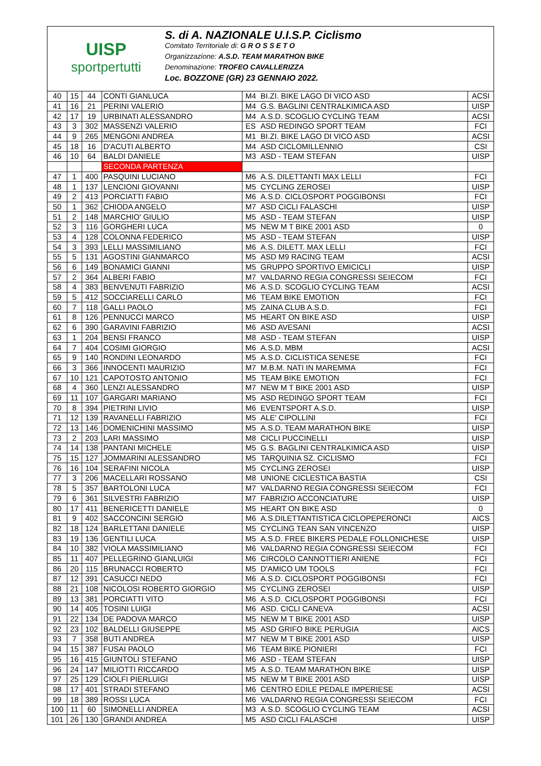UISP
sportpertutti
S. di A. NAZIONALE U.I.S.P. Ciclismo
Comitato Territoriale di: G R O S S E T O
Organizzazione: A.S.D. TEAM MARATHON BIKE
Denominazione: TROFEO CAVALLERIZZA
Loc. BOZZONE (GR) 23 GENNAIO 2022.
| 40 | 15 | 44 | CONTI GIANLUCA | M4 | BI.ZI. BIKE LAGO DI VICO ASD | ACSI |
| 41 | 16 | 21 | PERINI VALERIO | M4 | G.S. BAGLINI CENTRALKIMICA ASD | UISP |
| 42 | 17 | 19 | URBINATI ALESSANDRO | M4 | A.S.D. SCOGLIO CYCLING TEAM | ACSI |
| 43 | 3 | 302 | MASSENZI VALERIO | ES | ASD REDINGO SPORT TEAM | FCI |
| 44 | 9 | 265 | MENGONI ANDREA | M1 | BI.ZI. BIKE LAGO DI VICO ASD | ACSI |
| 45 | 18 | 16 | D'ACUTI ALBERTO | M4 | ASD CICLOMILLENNIO | CSI |
| 46 | 10 | 64 | BALDI DANIELE | M3 | ASD - TEAM STEFAN | UISP |
| | | | SECONDA PARTENZA | | | |
| 47 | 1 | 400 | PASQUINI LUCIANO | M6 | A.S. DILETTANTI MAX LELLI | FCI |
| 48 | 1 | 137 | LENCIONI GIOVANNI | M5 | CYCLING ZEROSEI | UISP |
| 49 | 2 | 413 | PORCIATTI FABIO | M6 | A.S.D. CICLOSPORT POGGIBONSI | FCI |
| 50 | 1 | 362 | CHIODA ANGELO | M7 | ASD CICLI FALASCHI | UISP |
| 51 | 2 | 148 | MARCHIO' GIULIO | M5 | ASD - TEAM STEFAN | UISP |
| 52 | 3 | 116 | GORGHERI LUCA | M5 | NEW M T BIKE 2001 ASD | 0 |
| 53 | 4 | 128 | COLONNA FEDERICO | M5 | ASD - TEAM STEFAN | UISP |
| 54 | 3 | 393 | LELLI MASSIMILIANO | M6 | A.S. DILETT. MAX LELLI | FCI |
| 55 | 5 | 131 | AGOSTINI GIANMARCO | M5 | ASD M9 RACING TEAM | ACSI |
| 56 | 6 | 149 | BONAMICI GIANNI | M5 | GRUPPO SPORTIVO EMICICLI | UISP |
| 57 | 2 | 364 | ALBERI FABIO | M7 | VALDARNO REGIA CONGRESSI SEIECOM | FCI |
| 58 | 4 | 383 | BENVENUTI FABRIZIO | M6 | A.S.D. SCOGLIO CYCLING TEAM | ACSI |
| 59 | 5 | 412 | SOCCIARELLI CARLO | M6 | TEAM BIKE EMOTION | FCI |
| 60 | 7 | 118 | GALLI PAOLO | M5 | ZAINA CLUB A.S.D. | FCI |
| 61 | 8 | 126 | PENNUCCI MARCO | M5 | HEART ON BIKE ASD | UISP |
| 62 | 6 | 390 | GARAVINI FABRIZIO | M6 | ASD AVESANI | ACSI |
| 63 | 1 | 204 | BENSI FRANCO | M8 | ASD - TEAM STEFAN | UISP |
| 64 | 7 | 404 | COSIMI GIORGIO | M6 | A.S.D. MBM | ACSI |
| 65 | 9 | 140 | RONDINI LEONARDO | M5 | A.S.D. CICLISTICA SENESE | FCI |
| 66 | 3 | 366 | INNOCENTI MAURIZIO | M7 | M.B.M. NATI IN MAREMMA | FCI |
| 67 | 10 | 121 | CAPOTOSTO ANTONIO | M5 | TEAM BIKE EMOTION | FCI |
| 68 | 4 | 360 | LENZI ALESSANDRO | M7 | NEW M T BIKE 2001 ASD | UISP |
| 69 | 11 | 107 | GARGARI MARIANO | M5 | ASD REDINGO SPORT TEAM | FCI |
| 70 | 8 | 394 | PIETRINI LIVIO | M6 | EVENTSPORT A.S.D. | UISP |
| 71 | 12 | 139 | RAVANELLI FABRIZIO | M5 | ALE' CIPOLLINI | FCI |
| 72 | 13 | 146 | DOMENICHINI MASSIMO | M5 | A.S.D. TEAM MARATHON BIKE | UISP |
| 73 | 2 | 203 | LARI MASSIMO | M8 | CICLI PUCCINELLI | UISP |
| 74 | 14 | 138 | PANTANI MICHELE | M5 | G.S. BAGLINI CENTRALKIMICA ASD | UISP |
| 75 | 15 | 127 | JOMMARINI ALESSANDRO | M5 | TARQUINIA SZ. CICLISMO | FCI |
| 76 | 16 | 104 | SERAFINI NICOLA | M5 | CYCLING ZEROSEI | UISP |
| 77 | 3 | 206 | MACELLARI ROSSANO | M8 | UNIONE CICLESTICA BASTIA | CSI |
| 78 | 5 | 357 | BARTOLONI LUCA | M7 | VALDARNO REGIA CONGRESSI SEIECOM | FCI |
| 79 | 6 | 361 | SILVESTRI FABRIZIO | M7 | FABRIZIO ACCONCIATURE | UISP |
| 80 | 17 | 411 | BENERICETTI DANIELE | M5 | HEART ON BIKE ASD | 0 |
| 81 | 9 | 402 | SACCONCINI SERGIO | M6 | A.S.DILETTANTISTICA CICLOPEPERONCI | AICS |
| 82 | 18 | 124 | BARLETTANI DANIELE | M5 | CYCLING TEAN SAN VINCENZO | UISP |
| 83 | 19 | 136 | GENTILI LUCA | M5 | A.S.D. FREE BIKERS PEDALE FOLLONICHESE | UISP |
| 84 | 10 | 382 | VIOLA MASSIMILIANO | M6 | VALDARNO REGIA CONGRESSI SEIECOM | FCI |
| 85 | 11 | 407 | PELLEGRINO GIANLUIGI | M6 | CIRCOLO CANNOTTIERI ANIENE | FCI |
| 86 | 20 | 115 | BRUNACCI ROBERTO | M5 | D'AMICO UM TOOLS | FCI |
| 87 | 12 | 391 | CASUCCI NEDO | M6 | A.S.D. CICLOSPORT POGGIBONSI | FCI |
| 88 | 21 | 108 | NICOLOSI ROBERTO GIORGIO | M5 | CYCLING ZEROSEI | UISP |
| 89 | 13 | 381 | PORCIATTI VITO | M6 | A.S.D. CICLOSPORT POGGIBONSI | FCI |
| 90 | 14 | 405 | TOSINI LUIGI | M6 | ASD. CICLI CANEVA | ACSI |
| 91 | 22 | 134 | DE PADOVA MARCO | M5 | NEW M T BIKE 2001 ASD | UISP |
| 92 | 23 | 102 | BALDELLI GIUSEPPE | M5 | ASD GRIFO BIKE PERUGIA | AICS |
| 93 | 7 | 358 | BUTI ANDREA | M7 | NEW M T BIKE 2001 ASD | UISP |
| 94 | 15 | 387 | FUSAI PAOLO | M6 | TEAM BIKE PIONIERI | FCI |
| 95 | 16 | 415 | GIUNTOLI STEFANO | M6 | ASD - TEAM STEFAN | UISP |
| 96 | 24 | 147 | MILIOTTI RICCARDO | M5 | A.S.D. TEAM MARATHON BIKE | UISP |
| 97 | 25 | 129 | CIOLFI PIERLUIGI | M5 | NEW M T BIKE 2001 ASD | UISP |
| 98 | 17 | 401 | STRADI STEFANO | M6 | CENTRO EDILE PEDALE IMPERIESE | ACSI |
| 99 | 18 | 389 | ROSSI LUCA | M6 | VALDARNO REGIA CONGRESSI SEIECOM | FCI |
| 100 | 11 | 60 | SIMONELLI ANDREA | M3 | A.S.D. SCOGLIO CYCLING TEAM | ACSI |
| 101 | 26 | 130 | GRANDI ANDREA | M5 | ASD CICLI FALASCHI | UISP |